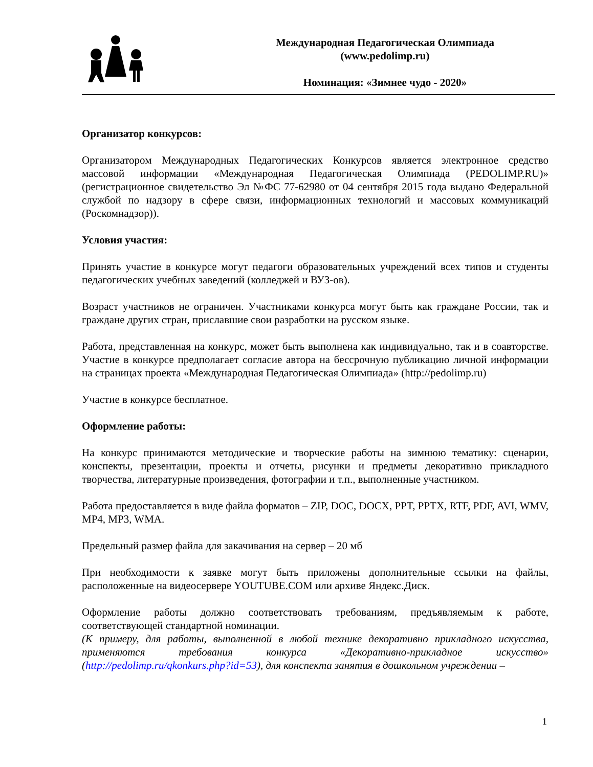Международная Педагогическая Олимпиада
(www.pedolimp.ru)
Номинация: «Зимнее чудо - 2020»
Организатор конкурсов:
Организатором Международных Педагогических Конкурсов является электронное средство массовой информации «Международная Педагогическая Олимпиада (PEDOLIMP.RU)» (регистрационное свидетельство Эл №ФС 77-62980 от 04 сентября 2015 года выдано Федеральной службой по надзору в сфере связи, информационных технологий и массовых коммуникаций (Роскомнадзор)).
Условия участия:
Принять участие в конкурсе могут педагоги образовательных учреждений всех типов и студенты педагогических учебных заведений (колледжей и ВУЗ-ов).
Возраст участников не ограничен. Участниками конкурса могут быть как граждане России, так и граждане других стран, приславшие свои разработки на русском языке.
Работа, представленная на конкурс, может быть выполнена как индивидуально, так и в соавторстве. Участие в конкурсе предполагает согласие автора на бессрочную публикацию личной информации на страницах проекта «Международная Педагогическая Олимпиада» (http://pedolimp.ru)
Участие в конкурсе бесплатное.
Оформление работы:
На конкурс принимаются методические и творческие работы на зимнюю тематику: сценарии, конспекты, презентации, проекты и отчеты, рисунки и предметы декоративно прикладного творчества, литературные произведения, фотографии и т.п., выполненные участником.
Работа предоставляется в виде файла форматов – ZIP, DOC, DOCX, PPT, PPTX, RTF, PDF, AVI, WMV, MP4, MP3, WMA.
Предельный размер файла для закачивания на сервер – 20 мб
При необходимости к заявке могут быть приложены дополнительные ссылки на файлы, расположенные на видеосервере YOUTUBE.COM или архиве Яндекс.Диск.
Оформление работы должно соответствовать требованиям, предъявляемым к работе, соответствующей стандартной номинации.
(К примеру, для работы, выполненной в любой технике декоративно прикладного искусства, применяются требования конкурса «Декоративно-прикладное искусство» (http://pedolimp.ru/qkonkurs.php?id=53), для конспекта занятия в дошкольном учреждении –
1